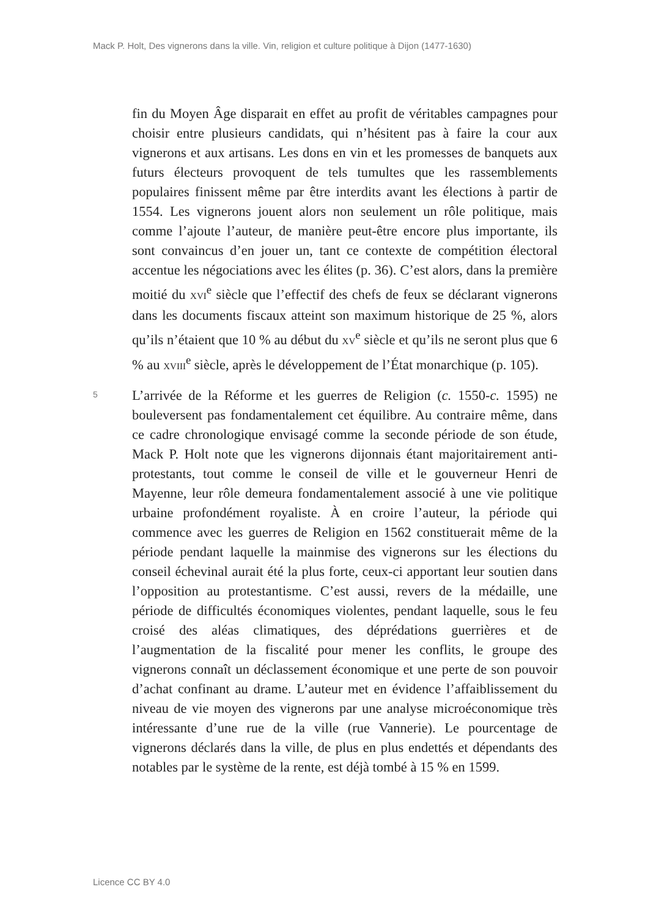Mack P. Holt, Des vignerons dans la ville. Vin, religion et culture politique à Dijon (1477-1630)
fin du Moyen Âge disparait en effet au profit de véritables campagnes pour choisir entre plusieurs candidats, qui n’hésitent pas à faire la cour aux vignerons et aux artisans. Les dons en vin et les promesses de banquets aux futurs électeurs provoquent de tels tumultes que les rassemblements populaires finissent même par être interdits avant les élections à partir de 1554. Les vignerons jouent alors non seule­ment un rôle politique, mais comme l’ajoute l’auteur, de manière peut-être encore plus importante, ils sont convaincus d’en jouer un, tant ce contexte de compétition électoral accentue les négociations avec les élites (p. 36). C’est alors, dans la première moitié du XVI<sup>e</sup> siècle que l’effectif des chefs de feux se déclarant vignerons dans les docu­ments fiscaux atteint son maximum historique de 25 %, alors qu’ils n’étaient que 10 % au début du XV<sup>e</sup> siècle et qu’ils ne seront plus que 6 % au XVIII<sup>e</sup> siècle, après le développement de l’État monarchique (p. 105).
5
L’arrivée de la Réforme et les guerres de Religion (c. 1550-c. 1595) ne bouleversent pas fondamentalement cet équilibre. Au contraire même, dans ce cadre chronologique envisagé comme la seconde pé­riode de son étude, Mack P. Holt note que les vignerons dijonnais étant majoritairement anti-protestants, tout comme le conseil de ville et le gouverneur Henri de Mayenne, leur rôle demeura fondamentale­ment associé à une vie politique urbaine profondément royaliste. À en croire l’auteur, la période qui commence avec les guerres de Religion en 1562 constituerait même de la période pendant laquelle la main­mise des vignerons sur les élections du conseil échevinal aurait été la plus forte, ceux-ci apportant leur soutien dans l’opposition au protes­tantisme. C’est aussi, revers de la médaille, une période de difficultés économiques violentes, pendant laquelle, sous le feu croisé des aléas climatiques, des déprédations guerrières et de l’augmentation de la fiscalité pour mener les conflits, le groupe des vignerons connaît un déclassement économique et une perte de son pouvoir d’achat confi­nant au drame. L’auteur met en évidence l’affaiblissement du niveau de vie moyen des vignerons par une analyse microéconomique très intéressante d’une rue de la ville (rue Vannerie). Le pourcentage de vignerons déclarés dans la ville, de plus en plus endettés et dépen­dants des notables par le système de la rente, est déjà tombé à 15 % en 1599.
Licence CC BY 4.0